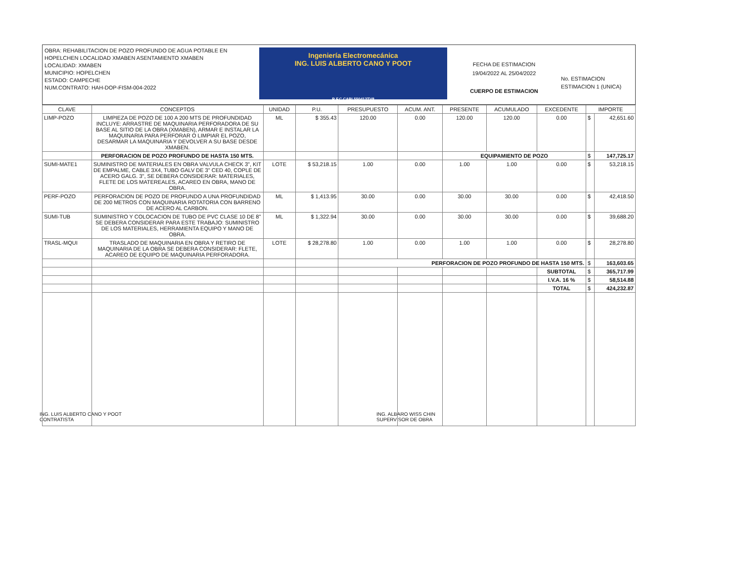OBRA: REHABILITACION DE POZO PROFUNDO DE AGUA POTABLE EN HOPELCHEN LOCALIDAD XMABEN ASENTAMIENTO XMABEN
LOCALIDAD: XMABEN
MUNICIPIO: HOPELCHEN
ESTADO: CAMPECHE
NUM.CONTRATO: HAH-DOP-FISM-004-2022
Ingeniería Electromecánica
ING. LUIS ALBERTO CANO Y POOT
R.F.C CAPL550412TV8
FECHA DE ESTIMACION
19/04/2022 AL 25/04/2022
CUERPO DE ESTIMACION
No. ESTIMACION
ESTIMACION 1 (UNICA)
| CLAVE | CONCEPTOS | UNIDAD | P.U. | PRESUPUESTO | ACUM. ANT. | PRESENTE | ACUMULADO | EXCEDENTE | IMPORTE | |
| --- | --- | --- | --- | --- | --- | --- | --- | --- | --- | --- |
| LIMP-POZO | LIMPIEZA DE POZO DE 100 A 200 MTS DE PROFUNDIDAD INCLUYE: ARRASTRE DE MAQUINARIA PERFORADORA DE SU BASE AL SITIO DE LA OBRA (XMABEN), ARMAR E INSTALAR LA MAQUINARIA PARA PERFORAR O LIMPIAR EL POZO, DESARMAR LA MAQUINARIA Y DEVOLVER A SU BASE DESDE XMABEN. | ML | $ 355.43 | 120.00 | 0.00 | 120.00 | 120.00 | 0.00 | $ | 42,651.60 |
| | PERFORACION DE POZO PROFUNDO DE HASTA 150 MTS. | | | | | EQUIPAMIENTO DE POZO | | | $ | 147,725.17 |
| SUMI-MATE1 | SUMINISTRO DE MATERIALES EN OBRA VALVULA CHECK 3", KIT DE EMPALME, CABLE 3X4, TUBO GALV DE 3" CED 40, COPLE DE ACERO GALG. 3", SE DEBERA CONSIDERAR: MATERIALES, FLETE DE LOS MATEREALES, ACAREO EN OBRA, MANO DE OBRA. | LOTE | $ 53,218.15 | 1.00 | 0.00 | 1.00 | 1.00 | 0.00 | $ | 53,218.15 |
| PERF-POZO | PERFORACION DE POZO DE PROFUNDO A UNA PROFUNDIDAD DE 200 METROS CON MAQUINARIA ROTATORIA CON BARRENO DE ACERO AL CARBON. | ML | $ 1,413.95 | 30.00 | 0.00 | 30.00 | 30.00 | 0.00 | $ | 42,418.50 |
| SUMI-TUB | SUMINISTRO Y COLOCACION DE TUBO DE PVC CLASE 10 DE 8" SE DEBERA CONSIDERAR PARA ESTE TRABAJO: SUMINISTRO DE LOS MATERIALES, HERRAMIENTA EQUIPO Y MANO DE OBRA. | ML | $ 1,322.94 | 30.00 | 0.00 | 30.00 | 30.00 | 0.00 | $ | 39,688.20 |
| TRASL-MQUI | TRASLADO DE MAQUINARIA EN OBRA Y RETIRO DE MAQUINARIA DE LA OBRA SE DEBERA CONSIDERAR: FLETE, ACAREO DE EQUIPO DE MAQUINARIA PERFORADORA. | LOTE | $ 28,278.80 | 1.00 | 0.00 | 1.00 | 1.00 | 0.00 | $ | 28,278.80 |
| | | | | PERFORACION DE POZO PROFUNDO DE HASTA 150 MTS. | | | | | $ | 163,603.65 |
| | | | | | | | | SUBTOTAL | $ | 365,717.99 |
| | | | | | | | | I.V.A. 16 % | $ | 58,514.88 |
| | | | | | | | | TOTAL | $ | 424,232.87 |
ING. LUIS ALBERTO CANO Y POOT
CONTRATISTA
ING. ALBARO WISS CHIN
SUPERVISOR DE OBRA